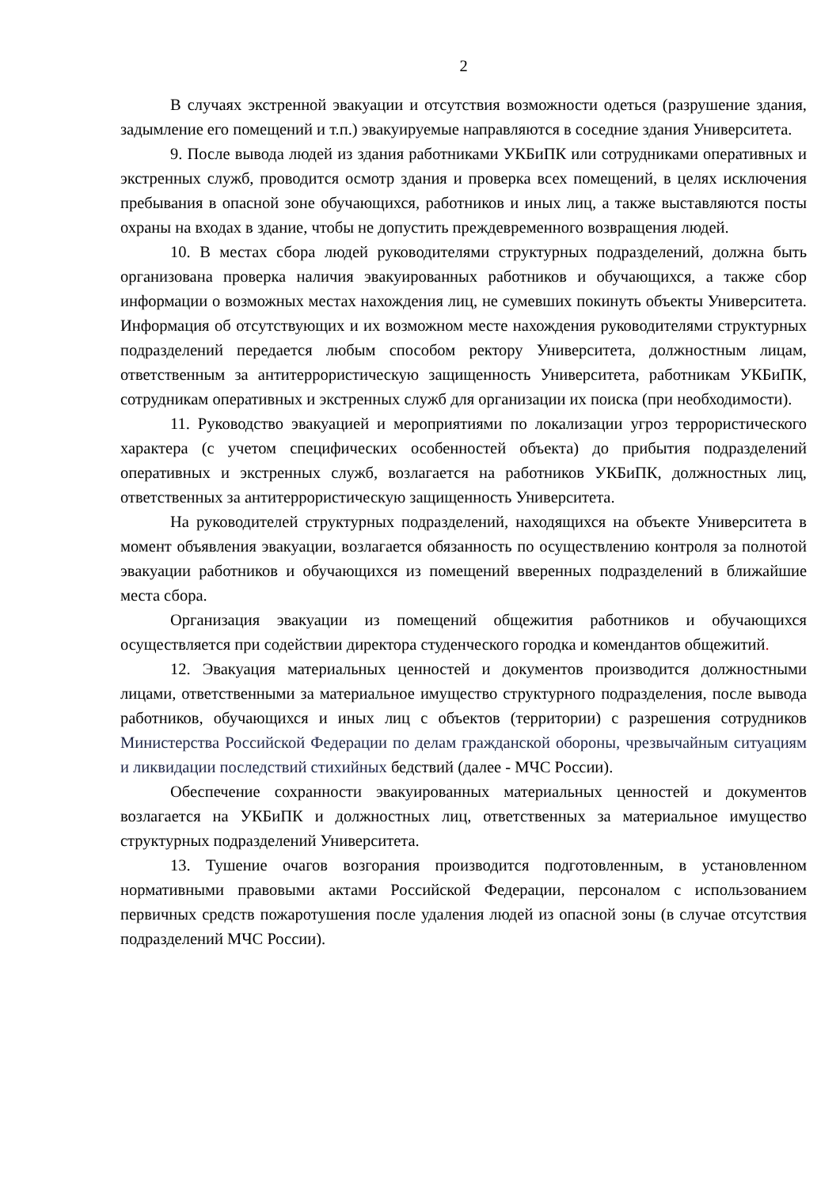2
В случаях экстренной эвакуации и отсутствия возможности одеться (разрушение здания, задымление его помещений и т.п.) эвакуируемые направляются в соседние здания Университета.
9. После вывода людей из здания работниками УКБиПК или сотрудниками оперативных и экстренных служб, проводится осмотр здания и проверка всех помещений, в целях исключения пребывания в опасной зоне обучающихся, работников и иных лиц, а также выставляются посты охраны на входах в здание, чтобы не допустить преждевременного возвращения людей.
10. В местах сбора людей руководителями структурных подразделений, должна быть организована проверка наличия эвакуированных работников и обучающихся, а также сбор информации о возможных местах нахождения лиц, не сумевших покинуть объекты Университета. Информация об отсутствующих и их возможном месте нахождения руководителями структурных подразделений передается любым способом ректору Университета, должностным лицам, ответственным за антитеррористическую защищенность Университета, работникам УКБиПК, сотрудникам оперативных и экстренных служб для организации их поиска (при необходимости).
11. Руководство эвакуацией и мероприятиями по локализации угроз террористического характера (с учетом специфических особенностей объекта) до прибытия подразделений оперативных и экстренных служб, возлагается на работников УКБиПК, должностных лиц, ответственных за антитеррористическую защищенность Университета.
На руководителей структурных подразделений, находящихся на объекте Университета в момент объявления эвакуации, возлагается обязанность по осуществлению контроля за полнотой эвакуации работников и обучающихся из помещений вверенных подразделений в ближайшие места сбора.
Организация эвакуации из помещений общежития работников и обучающихся осуществляется при содействии директора студенческого городка и комендантов общежитий.
12. Эвакуация материальных ценностей и документов производится должностными лицами, ответственными за материальное имущество структурного подразделения, после вывода работников, обучающихся и иных лиц с объектов (территории) с разрешения сотрудников Министерства Российской Федерации по делам гражданской обороны, чрезвычайным ситуациям и ликвидации последствий стихийных бедствий (далее - МЧС России).
Обеспечение сохранности эвакуированных материальных ценностей и документов возлагается на УКБиПК и должностных лиц, ответственных за материальное имущество структурных подразделений Университета.
13. Тушение очагов возгорания производится подготовленным, в установленном нормативными правовыми актами Российской Федерации, персоналом с использованием первичных средств пожаротушения после удаления людей из опасной зоны (в случае отсутствия подразделений МЧС России).